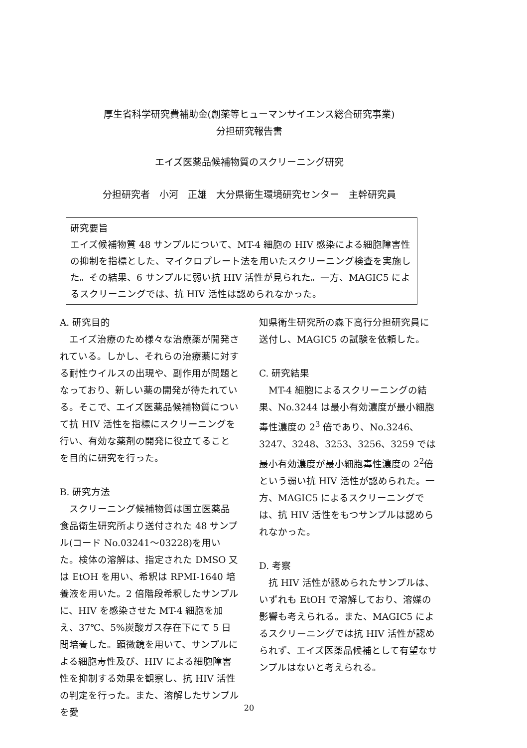厚生省科学研究費補助金(創薬等ヒューマンサイエンス総合研究事業)
分担研究報告書
エイズ医薬品候補物質のスクリーニング研究
分担研究者　小河　正雄　大分県衛生環境研究センター　主幹研究員
研究要旨
エイズ候補物質 48 サンプルについて、MT-4 細胞の HIV 感染による細胞障害性の抑制を指標とした、マイクロプレート法を用いたスクリーニング検査を実施した。その結果、6 サンプルに弱い抗 HIV 活性が見られた。一方、MAGIC5 によるスクリーニングでは、抗 HIV 活性は認められなかった。
A. 研究目的
　エイズ治療のため様々な治療薬が開発されている。しかし、それらの治療薬に対する耐性ウイルスの出現や、副作用が問題となっており、新しい薬の開発が待たれている。そこで、エイズ医薬品候補物質について抗 HIV 活性を指標にスクリーニングを行い、有効な薬剤の開発に役立てることを目的に研究を行った。
B. 研究方法
　スクリーニング候補物質は国立医薬品食品衛生研究所より送付された 48 サンプル(コード No.03241～03228)を用いた。検体の溶解は、指定された DMSO 又は EtOH を用い、希釈は RPMI-1640 培養液を用いた。2 倍階段希釈したサンプルに、HIV を感染させた MT-4 細胞を加え、37℃、5%炭酸ガス存在下にて 5 日間培養した。顕微鏡を用いて、サンプルによる細胞毒性及び、HIV による細胞障害性を抑制する効果を観察し、抗 HIV 活性の判定を行った。また、溶解したサンプルを愛
知県衛生研究所の森下高行分担研究員に送付し、MAGIC5 の試験を依頼した。
C. 研究結果
　MT-4 細胞によるスクリーニングの結果、No.3244 は最小有効濃度が最小細胞毒性濃度の 2<sup>3</sup> 倍であり、No.3246、3247、3248、3253、3256、3259 では最小有効濃度が最小細胞毒性濃度の 2<sup>2</sup>倍という弱い抗 HIV 活性が認められた。一方、MAGIC5 によるスクリーニングでは、抗 HIV 活性をもつサンプルは認められなかった。
D. 考察
　抗 HIV 活性が認められたサンプルは、いずれも EtOH で溶解しており、溶媒の影響も考えられる。また、MAGIC5 によるスクリーニングでは抗 HIV 活性が認められず、エイズ医薬品候補として有望なサンプルはないと考えられる。
20